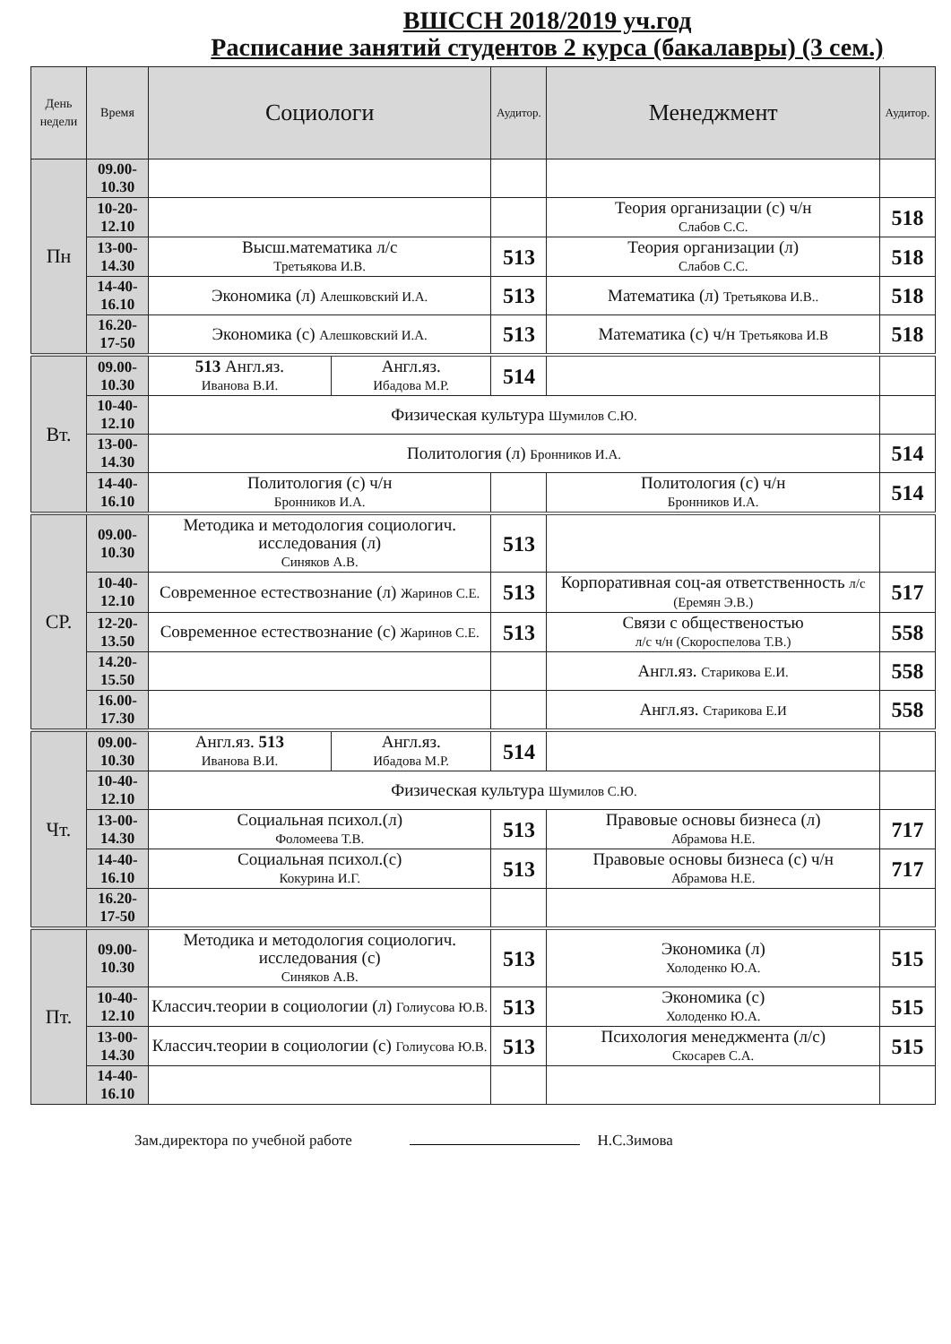ВШССН 2018/2019 уч.год
Расписание занятий студентов 2 курса (бакалавры) (3 сем.)
| День недели | Время | Социологи | | Аудитор. | Менеджмент | Аудитор. |
| --- | --- | --- | --- | --- | --- | --- |
| Пн | 09.00- 10.30 | | | | | |
| | 10-20- 12.10 | | | | Теория организации (с) ч/н Слабов С.С. | 518 |
| | 13-00- 14.30 | Высш.математика л/с Третьякова И.В. | | 513 | Теория организации (л) Слабов С.С. | 518 |
| | 14-40- 16.10 | Экономика (л) Алешковский И.А. | | 513 | Математика (л) Третьякова И.В.. | 518 |
| | 16.20- 17-50 | Экономика (с) Алешковский И.А. | | 513 | Математика (с) ч/н Третьякова И.В | 518 |
| Вт. | 09.00- 10.30 | 513 Англ.яз. Иванова В.И. | Англ.яз. Ибадова М.Р. | 514 | | |
| | 10-40- 12.10 | Физическая культура Шумилов С.Ю. | | | | |
| | 13-00- 14.30 | Политология (л) Бронников И.А. | | | | 514 |
| | 14-40- 16.10 | Политология (с) ч/н Бронников И.А. | | | Политология (с) ч/н Бронников И.А. | 514 |
| СР. | 09.00- 10.30 | Методика и методология социологич. исследования (л) Синяков А.В. | | 513 | | |
| | 10-40- 12.10 | Современное естествознание (л) Жаринов С.Е. | | 513 | Корпоративная соц-ая ответственность л/с (Еремян Э.В.) | 517 |
| | 12-20- 13.50 | Современное естествознание (с) Жаринов С.Е. | | 513 | Связи с общественостью л/с ч/н (Скороспелова Т.В.) | 558 |
| | 14.20- 15.50 | | | | Англ.яз. Старикова Е.И. | 558 |
| | 16.00- 17.30 | | | | Англ.яз. Старикова Е.И | 558 |
| Чт. | 09.00- 10.30 | Англ.яз. 513 Иванова В.И. | Англ.яз. Ибадова М.Р. | 514 | | |
| | 10-40- 12.10 | Физическая культура Шумилов С.Ю. | | | | |
| | 13-00- 14.30 | Социальная психол.(л) Фоломеева Т.В. | | 513 | Правовые основы бизнеса (л) Абрамова Н.Е. | 717 |
| | 14-40- 16.10 | Социальная психол.(с) Кокурина И.Г. | | 513 | Правовые основы бизнеса (с) ч/н Абрамова Н.Е. | 717 |
| | 16.20- 17-50 | | | | | |
| Пт. | 09.00- 10.30 | Методика и методология социологич. исследования (с) Синяков А.В. | | 513 | Экономика (л) Холоденко Ю.А. | 515 |
| | 10-40- 12.10 | Классич.теории в социологии (л) Голиусова Ю.В. | | 513 | Экономика (с) Холоденко Ю.А. | 515 |
| | 13-00- 14.30 | Классич.теории в социологии (с) Голиусова Ю.В. | | 513 | Психология менеджмента (л/с) Скосарев С.А. | 515 |
| | 14-40- 16.10 | | | | | |
Зам.директора по учебной работе Н.С.Зимова